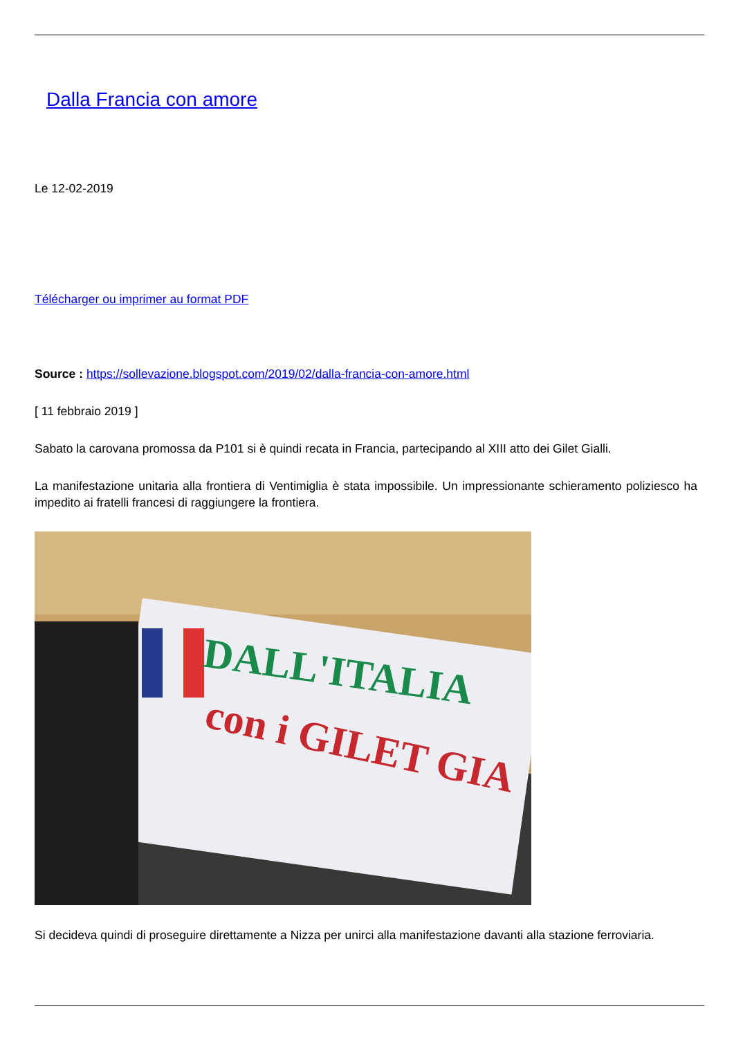Dalla Francia con amore
Le 12-02-2019
Télécharger ou imprimer au format PDF
Source : https://sollevazione.blogspot.com/2019/02/dalla-francia-con-amore.html
[ 11 febbraio 2019 ]
Sabato la carovana promossa da P101 si è quindi recata in Francia, partecipando al XIII atto dei Gilet Gialli.
La manifestazione unitaria alla frontiera di Ventimiglia è stata impossibile. Un impressionante schieramento poliziesco ha impedito ai fratelli francesi di raggiungere la frontiera.
DALL'ITALIA
con i GILET GIA
Si decideva quindi di proseguire direttamente a Nizza per unirci alla manifestazione davanti alla stazione ferroviaria.